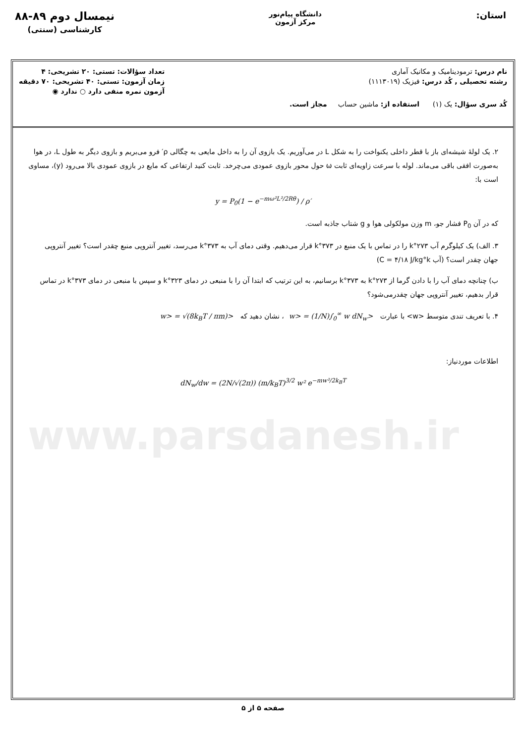استان:
دانشگاه پیام‌نور
مرکز آزمون
نیمسال دوم ۸۹-۸۸
کارشناسی (سنتی)
نام درس: ترمودینامیک و مکانیک آماری
رشته تحصیلی , کُد درس: فیزیک (۱۱۱۳۰۱۹)
کُد سری سؤال: یک (۱) استفاده از: ماشین حساب مجاز است.
تعداد سؤالات: تستی: ۲۰ تشریحی: ۴
زمان آزمون: تستی: ۴۰ تشریحی: ۷۰ دقیقه
آزمون نمره منفی دارد ○ ندارد ◉
۲. یک لولهٔ شیشه‌ای باز با قطر داخلی یکنواخت را به شکل L در می‌آوریم. یک بازوی آن را به داخل مایعی به چگالی ρ′ فرو می‌بریم و بازوی دیگر به طول L، در هوا به‌صورت افقی باقی می‌ماند. لوله با سرعت زاویه‌ای ثابت ω حول محور بازوی عمودی می‌چرخد. ثابت کنید ارتفاعی که مایع در بازوی عمودی بالا می‌رود (y)، مساوی است با:
y = P<sub>0</sub>(1 − e<sup>−mω²L²/2Rθ</sup>) / ρ′
که در آن P<sub>0</sub> فشار جو، m وزن مولکولی هوا و g شتاب جاذبه است.
۳. الف) یک کیلوگرم آب ۲۷۳°k را در تماس با یک منبع در ۳۷۳°k قرار می‌دهیم. وقتی دمای آب به ۳۷۳°k می‌رسد، تغییر آنتروپی منبع چقدر است؟ تغییر آنتروپی جهان چقدر است؟ (آب C = ۴/۱۸ J/kg°k)
ب) چنانچه دمای آب را با دادن گرما از ۲۷۳°k به ۳۷۳°k برسانیم، به این ترتیب که ابتدا آن را با منبعی در دمای ۳۲۳°k و سپس با منبعی در دمای ۳۷۳°k در تماس قرار بدهیم، تغییر آنتروپی جهان چقدرمی‌شود؟
۴. با تعریف تندی متوسط <w> با عبارت <w> = (1/N)∫<sub>0</sub><sup>∞</sup> w dN<sub>w</sub> ، نشان دهید که <w> = √(8k<sub>B</sub>T / πm)
اطلاعات موردنیاز:
dN<sub>w</sub>/dw = (2N/√(2π)) (m/k<sub>B</sub>T)<sup>3/2</sup> w² e<sup>−mw²/2k<sub>B</sub>T</sup>
www.parsdanesh.ir
صفحه ۵ از ۵